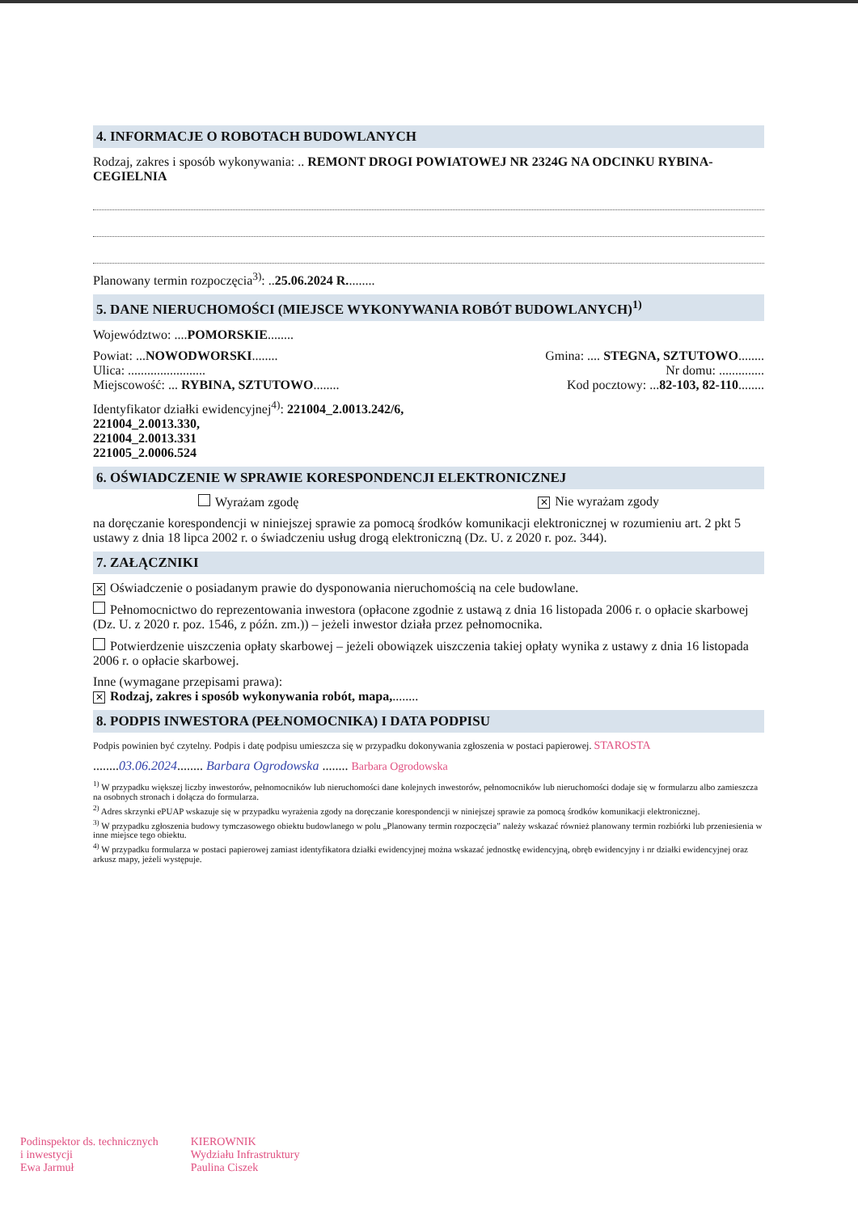4. INFORMACJE O ROBOTACH BUDOWLANYCH
Rodzaj, zakres i sposób wykonywania: .. REMONT DROGI POWIATOWEJ NR 2324G NA ODCINKU RYBINA-CEGIELNIA
Planowany termin rozpoczęcia<sup>3)</sup>: ..25.06.2024 R.........
5. DANE NIERUCHOMOŚCI (MIEJSCE WYKONYWANIA ROBÓT BUDOWLANYCH)<sup>1)</sup>
Województwo: ....POMORSKIE........
Powiat: ...NOWODWORSKI........ Gmina: .... STEGNA, SZTUTOWO........
Ulica: ........................ Nr domu: ..............
Miejscowość: ... RYBINA, SZTUTOWO........ Kod pocztowy: ...82-103, 82-110........
Identyfikator działki ewidencyjnej<sup>4)</sup>: 221004_2.0013.242/6,
221004_2.0013.330,
221004_2.0013.331
221005_2.0006.524
6. OŚWIADCZENIE W SPRAWIE KORESPONDENCJI ELEKTRONICZNEJ
Wyrażam zgodę ✕ Nie wyrażam zgody
na doręczanie korespondencji w niniejszej sprawie za pomocą środków komunikacji elektronicznej w rozumieniu art. 2 pkt 5 ustawy z dnia 18 lipca 2002 r. o świadczeniu usług drogą elektroniczną (Dz. U. z 2020 r. poz. 344).
7. ZAŁĄCZNIKI
✕ Oświadczenie o posiadanym prawie do dysponowania nieruchomością na cele budowlane.
Pełnomocnictwo do reprezentowania inwestora (opłacone zgodnie z ustawą z dnia 16 listopada 2006 r. o opłacie skarbowej (Dz. U. z 2020 r. poz. 1546, z późn. zm.)) – jeżeli inwestor działa przez pełnomocnika.
Potwierdzenie uiszczenia opłaty skarbowej – jeżeli obowiązek uiszczenia takiej opłaty wynika z ustawy z dnia 16 listopada 2006 r. o opłacie skarbowej.
Inne (wymagane przepisami prawa):
✕ Rodzaj, zakres i sposób wykonywania robót, mapa,........
8. PODPIS INWESTORA (PEŁNOMOCNIKA) I DATA PODPISU
Podpis powinien być czytelny. Podpis i datę podpisu umieszcza się w przypadku dokonywania zgłoszenia w postaci papierowej. STAROSTA
........03.06.2024........ Barbara Ogrodowska ........ Barbara Ogrodowska
<sup>1)</sup> W przypadku większej liczby inwestorów, pełnomocników lub nieruchomości dane kolejnych inwestorów, pełnomocników lub nieruchomości dodaje się w formularzu albo zamieszcza na osobnych stronach i dołącza do formularza.
<sup>2)</sup> Adres skrzynki ePUAP wskazuje się w przypadku wyrażenia zgody na doręczanie korespondencji w niniejszej sprawie za pomocą środków komunikacji elektronicznej.
<sup>3)</sup> W przypadku zgłoszenia budowy tymczasowego obiektu budowlanego w polu „Planowany termin rozpoczęcia” należy wskazać również planowany termin rozbiórki lub przeniesienia w inne miejsce tego obiektu.
<sup>4)</sup> W przypadku formularza w postaci papierowej zamiast identyfikatora działki ewidencyjnej można wskazać jednostkę ewidencyjną, obręb ewidencyjny i nr działki ewidencyjnej oraz arkusz mapy, jeżeli występuje.
Podinspektor ds. technicznych
i inwestycji
Ewa Jarmuł
KIEROWNIK
Wydziału Infrastruktury
Paulina Ciszek